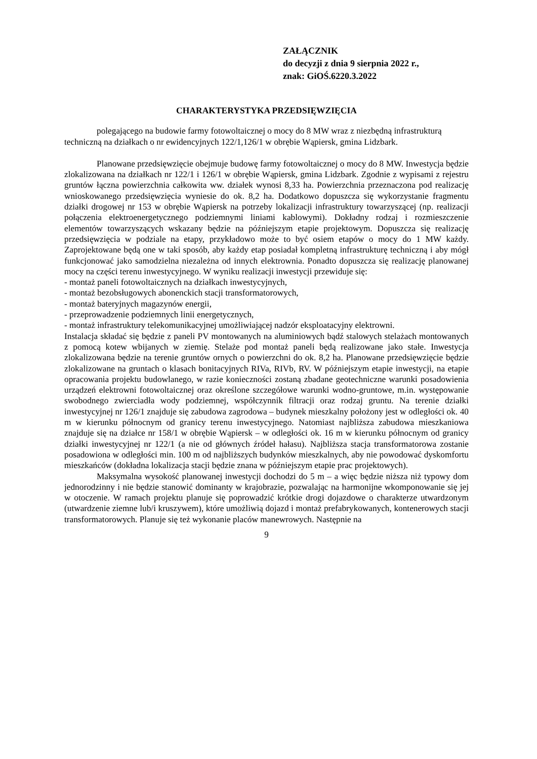ZAŁĄCZNIK
do decyzji z dnia 9 sierpnia 2022 r.,
znak: GiOŚ.6220.3.2022
CHARAKTERYSTYKA PRZEDSIĘWZIĘCIA
polegającego na budowie farmy fotowoltaicznej o mocy do 8 MW wraz z niezbędną infrastrukturą techniczną na działkach o nr ewidencyjnych 122/1,126/1 w obrębie Wąpiersk, gmina Lidzbark.
Planowane przedsięwzięcie obejmuje budowę farmy fotowoltaicznej o mocy do 8 MW. Inwestycja będzie zlokalizowana na działkach nr 122/1 i 126/1 w obrębie Wąpiersk, gmina Lidzbark. Zgodnie z wypisami z rejestru gruntów łączna powierzchnia całkowita ww. działek wynosi 8,33 ha. Powierzchnia przeznaczona pod realizację wnioskowanego przedsięwzięcia wyniesie do ok. 8,2 ha. Dodatkowo dopuszcza się wykorzystanie fragmentu działki drogowej nr 153 w obrębie Wąpiersk na potrzeby lokalizacji infrastruktury towarzyszącej (np. realizacji połączenia elektroenergetycznego podziemnymi liniami kablowymi). Dokładny rodzaj i rozmieszczenie elementów towarzyszących wskazany będzie na późniejszym etapie projektowym. Dopuszcza się realizację przedsięwzięcia w podziale na etapy, przykładowo może to być osiem etapów o mocy do 1 MW każdy. Zaprojektowane będą one w taki sposób, aby każdy etap posiadał kompletną infrastrukturę techniczną i aby mógł funkcjonować jako samodzielna niezależna od innych elektrownia. Ponadto dopuszcza się realizację planowanej mocy na części terenu inwestycyjnego. W wyniku realizacji inwestycji przewiduje się:
- montaż paneli fotowoltaicznych na działkach inwestycyjnych,
- montaż bezobsługowych abonenckich stacji transformatorowych,
- montaż bateryjnych magazynów energii,
- przeprowadzenie podziemnych linii energetycznych,
- montaż infrastruktury telekomunikacyjnej umożliwiającej nadzór eksploatacyjny elektrowni.
Instalacja składać się będzie z paneli PV montowanych na aluminiowych bądź stalowych stelażach montowanych z pomocą kotew wbijanych w ziemię. Stelaże pod montaż paneli będą realizowane jako stałe. Inwestycja zlokalizowana będzie na terenie gruntów ornych o powierzchni do ok. 8,2 ha. Planowane przedsięwzięcie będzie zlokalizowane na gruntach o klasach bonitacyjnych RIVa, RIVb, RV. W późniejszym etapie inwestycji, na etapie opracowania projektu budowlanego, w razie konieczności zostaną zbadane geotechniczne warunki posadowienia urządzeń elektrowni fotowoltaicznej oraz określone szczegółowe warunki wodno-gruntowe, m.in. występowanie swobodnego zwierciadła wody podziemnej, współczynnik filtracji oraz rodzaj gruntu. Na terenie działki inwestycyjnej nr 126/1 znajduje się zabudowa zagrodowa – budynek mieszkalny położony jest w odległości ok. 40 m w kierunku północnym od granicy terenu inwestycyjnego. Natomiast najbliższa zabudowa mieszkaniowa znajduje się na działce nr 158/1 w obrębie Wąpiersk – w odległości ok. 16 m w kierunku północnym od granicy działki inwestycyjnej nr 122/1 (a nie od głównych źródeł hałasu). Najbliższa stacja transformatorowa zostanie posadowiona w odległości min. 100 m od najbliższych budynków mieszkalnych, aby nie powodować dyskomfortu mieszkańców (dokładna lokalizacja stacji będzie znana w późniejszym etapie prac projektowych).
Maksymalna wysokość planowanej inwestycji dochodzi do 5 m – a więc będzie niższa niż typowy dom jednorodzinny i nie będzie stanowić dominanty w krajobrazie, pozwalając na harmonijne wkomponowanie się jej w otoczenie. W ramach projektu planuje się poprowadzić krótkie drogi dojazdowe o charakterze utwardzonym (utwardzenie ziemne lub/i kruszywem), które umożliwią dojazd i montaż prefabrykowanych, kontenerowych stacji transformatorowych. Planuje się też wykonanie placów manewrowych. Następnie na
9